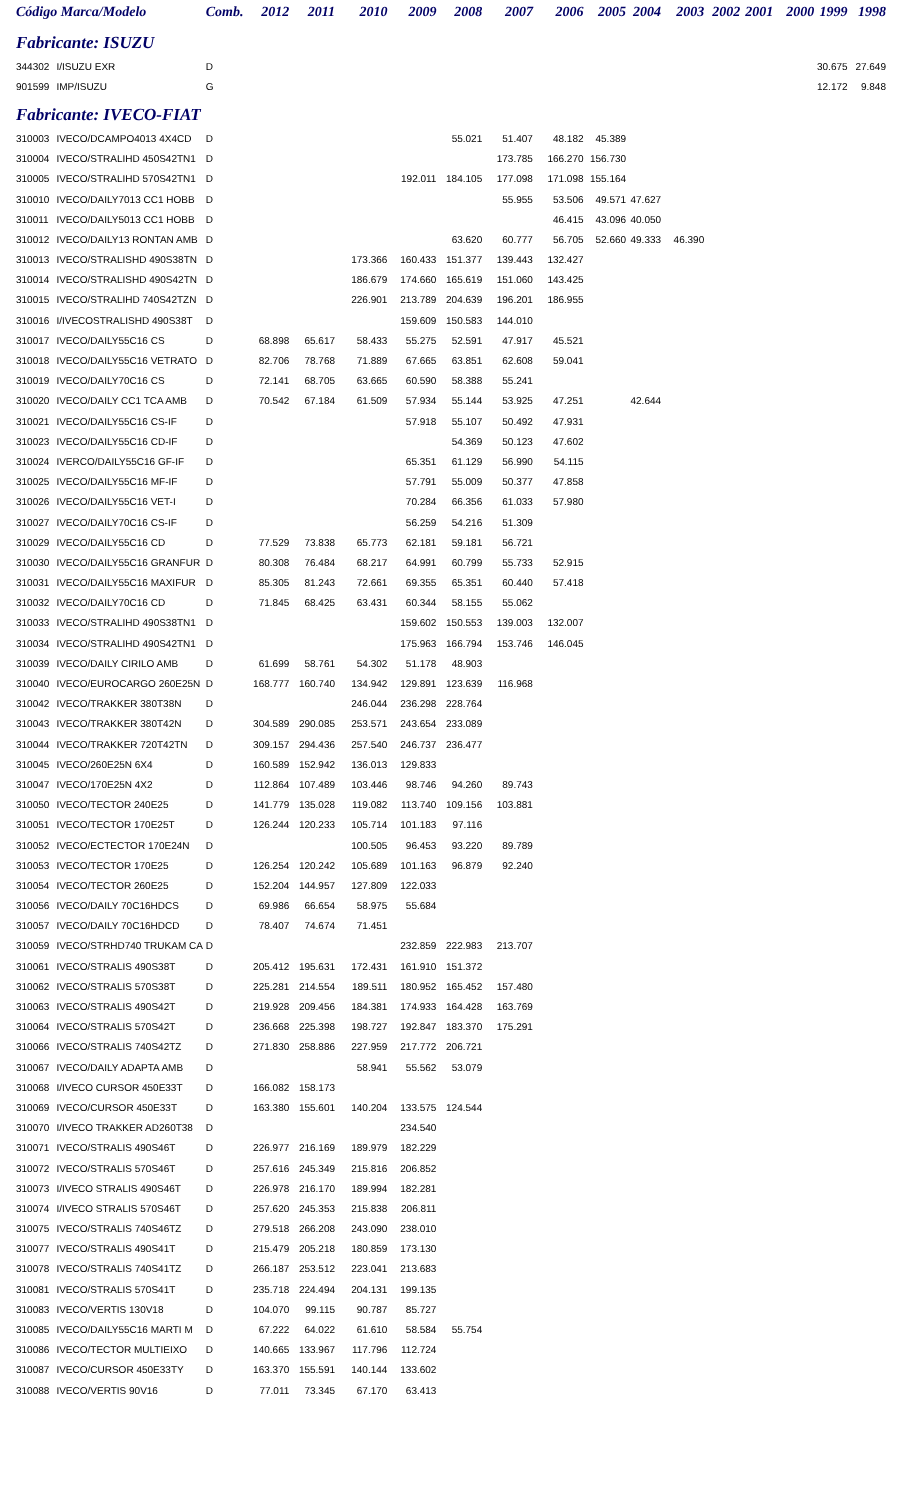| Código Marca/Modelo | | Comb. | 2012 | 2011 | 2010 | 2009 | 2008 | 2007 | 2006 | 2005 | 2004 | 2003 | 2002 | 2001 | 2000 | 1999 | 1998 |
| --- | --- | --- | --- | --- | --- | --- | --- | --- | --- | --- | --- | --- | --- | --- | --- | --- | --- |
| Fabricante: ISUZU | | | | | | | | | | | | | | | | | |
| 344302 | I/ISUZU EXR | D | | | | | | | | | | | | | | 30.675 | 27.649 |
| 901599 | IMP/ISUZU | G | | | | | | | | | | | | | | 12.172 | 9.848 |
| Fabricante: IVECO-FIAT | | | | | | | | | | | | | | | | | |
| 310003 | IVECO/DCAMPO4013 4X4CD | D | | | | | 55.021 | 51.407 | 48.182 | 45.389 | | | | | | | |
| 310004 | IVECO/STRALIHD 450S42TN1 | D | | | | | | 173.785 | 166.270 | 156.730 | | | | | | | |
| 310005 | IVECO/STRALIHD 570S42TN1 | D | | | | 192.011 | 184.105 | 177.098 | 171.098 | 155.164 | | | | | | | |
| 310010 | IVECO/DAILY7013 CC1 HOBB | D | | | | | | 55.955 | 53.506 | 49.571 | 47.627 | | | | | | |
| 310011 | IVECO/DAILY5013 CC1 HOBB | D | | | | | | | 46.415 | 43.096 | 40.050 | | | | | | |
| 310012 | IVECO/DAILY13 RONTAN AMB | D | | | | | 63.620 | 60.777 | 56.705 | 52.660 | 49.333 | 46.390 | | | | | |
| 310013 | IVECO/STRALISHD 490S38TN | D | | | 173.366 | 160.433 | 151.377 | 139.443 | 132.427 | | | | | | | | |
| 310014 | IVECO/STRALISHD 490S42TN | D | | | 186.679 | 174.660 | 165.619 | 151.060 | 143.425 | | | | | | | | |
| 310015 | IVECO/STRALIHD 740S42TZN | D | | | 226.901 | 213.789 | 204.639 | 196.201 | 186.955 | | | | | | | | |
| 310016 | I/IVECOSTRALISHD 490S38T | D | | | | 159.609 | 150.583 | 144.010 | | | | | | | | | |
| 310017 | IVECO/DAILY55C16 CS | D | 68.898 | 65.617 | 58.433 | 55.275 | 52.591 | 47.917 | 45.521 | | | | | | | | |
| 310018 | IVECO/DAILY55C16 VETRATO | D | 82.706 | 78.768 | 71.889 | 67.665 | 63.851 | 62.608 | 59.041 | | | | | | | | |
| 310019 | IVECO/DAILY70C16 CS | D | 72.141 | 68.705 | 63.665 | 60.590 | 58.388 | 55.241 | | | | | | | | | |
| 310020 | IVECO/DAILY CC1 TCA AMB | D | 70.542 | 67.184 | 61.509 | 57.934 | 55.144 | 53.925 | 47.251 | | 42.644 | | | | | | |
| 310021 | IVECO/DAILY55C16 CS-IF | D | | | | 57.918 | 55.107 | 50.492 | 47.931 | | | | | | | | |
| 310023 | IVECO/DAILY55C16 CD-IF | D | | | | | 54.369 | 50.123 | 47.602 | | | | | | | | |
| 310024 | IVERCO/DAILY55C16 GF-IF | D | | | | 65.351 | 61.129 | 56.990 | 54.115 | | | | | | | | |
| 310025 | IVECO/DAILY55C16 MF-IF | D | | | | 57.791 | 55.009 | 50.377 | 47.858 | | | | | | | | |
| 310026 | IVECO/DAILY55C16 VET-I | D | | | | 70.284 | 66.356 | 61.033 | 57.980 | | | | | | | | |
| 310027 | IVECO/DAILY70C16 CS-IF | D | | | | 56.259 | 54.216 | 51.309 | | | | | | | | | |
| 310029 | IVECO/DAILY55C16 CD | D | 77.529 | 73.838 | 65.773 | 62.181 | 59.181 | 56.721 | | | | | | | | | |
| 310030 | IVECO/DAILY55C16 GRANFUR | D | 80.308 | 76.484 | 68.217 | 64.991 | 60.799 | 55.733 | 52.915 | | | | | | | | |
| 310031 | IVECO/DAILY55C16 MAXIFUR | D | 85.305 | 81.243 | 72.661 | 69.355 | 65.351 | 60.440 | 57.418 | | | | | | | | |
| 310032 | IVECO/DAILY70C16 CD | D | 71.845 | 68.425 | 63.431 | 60.344 | 58.155 | 55.062 | | | | | | | | | |
| 310033 | IVECO/STRALIHD 490S38TN1 | D | | | | 159.602 | 150.553 | 139.003 | 132.007 | | | | | | | | |
| 310034 | IVECO/STRALIHD 490S42TN1 | D | | | | 175.963 | 166.794 | 153.746 | 146.045 | | | | | | | | |
| 310039 | IVECO/DAILY CIRILO AMB | D | 61.699 | 58.761 | 54.302 | 51.178 | 48.903 | | | | | | | | | | |
| 310040 | IVECO/EUROCARGO 260E25N | D | 168.777 | 160.740 | 134.942 | 129.891 | 123.639 | 116.968 | | | | | | | | | |
| 310042 | IVECO/TRAKKER 380T38N | D | | | 246.044 | 236.298 | 228.764 | | | | | | | | | | |
| 310043 | IVECO/TRAKKER 380T42N | D | 304.589 | 290.085 | 253.571 | 243.654 | 233.089 | | | | | | | | | | |
| 310044 | IVECO/TRAKKER 720T42TN | D | 309.157 | 294.436 | 257.540 | 246.737 | 236.477 | | | | | | | | | | |
| 310045 | IVECO/260E25N 6X4 | D | 160.589 | 152.942 | 136.013 | 129.833 | | | | | | | | | | | |
| 310047 | IVECO/170E25N 4X2 | D | 112.864 | 107.489 | 103.446 | 98.746 | 94.260 | 89.743 | | | | | | | | | |
| 310050 | IVECO/TECTOR 240E25 | D | 141.779 | 135.028 | 119.082 | 113.740 | 109.156 | 103.881 | | | | | | | | | |
| 310051 | IVECO/TECTOR 170E25T | D | 126.244 | 120.233 | 105.714 | 101.183 | 97.116 | | | | | | | | | | |
| 310052 | IVECO/ECTECTOR 170E24N | D | | | 100.505 | 96.453 | 93.220 | 89.789 | | | | | | | | | |
| 310053 | IVECO/TECTOR 170E25 | D | 126.254 | 120.242 | 105.689 | 101.163 | 96.879 | 92.240 | | | | | | | | | |
| 310054 | IVECO/TECTOR 260E25 | D | 152.204 | 144.957 | 127.809 | 122.033 | | | | | | | | | | | |
| 310056 | IVECO/DAILY 70C16HDCS | D | 69.986 | 66.654 | 58.975 | 55.684 | | | | | | | | | | | |
| 310057 | IVECO/DAILY 70C16HDCD | D | 78.407 | 74.674 | 71.451 | | | | | | | | | | | | |
| 310059 | IVECO/STRHD740 TRUKAM CA | D | | | | 232.859 | 222.983 | 213.707 | | | | | | | | | |
| 310061 | IVECO/STRALIS 490S38T | D | 205.412 | 195.631 | 172.431 | 161.910 | 151.372 | | | | | | | | | | |
| 310062 | IVECO/STRALIS 570S38T | D | 225.281 | 214.554 | 189.511 | 180.952 | 165.452 | 157.480 | | | | | | | | | |
| 310063 | IVECO/STRALIS 490S42T | D | 219.928 | 209.456 | 184.381 | 174.933 | 164.428 | 163.769 | | | | | | | | | |
| 310064 | IVECO/STRALIS 570S42T | D | 236.668 | 225.398 | 198.727 | 192.847 | 183.370 | 175.291 | | | | | | | | | |
| 310066 | IVECO/STRALIS 740S42TZ | D | 271.830 | 258.886 | 227.959 | 217.772 | 206.721 | | | | | | | | | | |
| 310067 | IVECO/DAILY ADAPTA AMB | D | | | 58.941 | 55.562 | 53.079 | | | | | | | | | | |
| 310068 | I/IVECO CURSOR 450E33T | D | 166.082 | 158.173 | | | | | | | | | | | | | |
| 310069 | IVECO/CURSOR 450E33T | D | 163.380 | 155.601 | 140.204 | 133.575 | 124.544 | | | | | | | | | | |
| 310070 | I/IVECO TRAKKER AD260T38 | D | | | | 234.540 | | | | | | | | | | | |
| 310071 | IVECO/STRALIS 490S46T | D | 226.977 | 216.169 | 189.979 | 182.229 | | | | | | | | | | | |
| 310072 | IVECO/STRALIS 570S46T | D | 257.616 | 245.349 | 215.816 | 206.852 | | | | | | | | | | | |
| 310073 | I/IVECO STRALIS 490S46T | D | 226.978 | 216.170 | 189.994 | 182.281 | | | | | | | | | | | |
| 310074 | I/IVECO STRALIS 570S46T | D | 257.620 | 245.353 | 215.838 | 206.811 | | | | | | | | | | | |
| 310075 | IVECO/STRALIS 740S46TZ | D | 279.518 | 266.208 | 243.090 | 238.010 | | | | | | | | | | | |
| 310077 | IVECO/STRALIS 490S41T | D | 215.479 | 205.218 | 180.859 | 173.130 | | | | | | | | | | | |
| 310078 | IVECO/STRALIS 740S41TZ | D | 266.187 | 253.512 | 223.041 | 213.683 | | | | | | | | | | | |
| 310081 | IVECO/STRALIS 570S41T | D | 235.718 | 224.494 | 204.131 | 199.135 | | | | | | | | | | | |
| 310083 | IVECO/VERTIS 130V18 | D | 104.070 | 99.115 | 90.787 | 85.727 | | | | | | | | | | | |
| 310085 | IVECO/DAILY55C16 MARTI M | D | 67.222 | 64.022 | 61.610 | 58.584 | 55.754 | | | | | | | | | | |
| 310086 | IVECO/TECTOR MULTIEIXO | D | 140.665 | 133.967 | 117.796 | 112.724 | | | | | | | | | | | |
| 310087 | IVECO/CURSOR 450E33TY | D | 163.370 | 155.591 | 140.144 | 133.602 | | | | | | | | | | | |
| 310088 | IVECO/VERTIS 90V16 | D | 77.011 | 73.345 | 67.170 | 63.413 | | | | | | | | | | | |